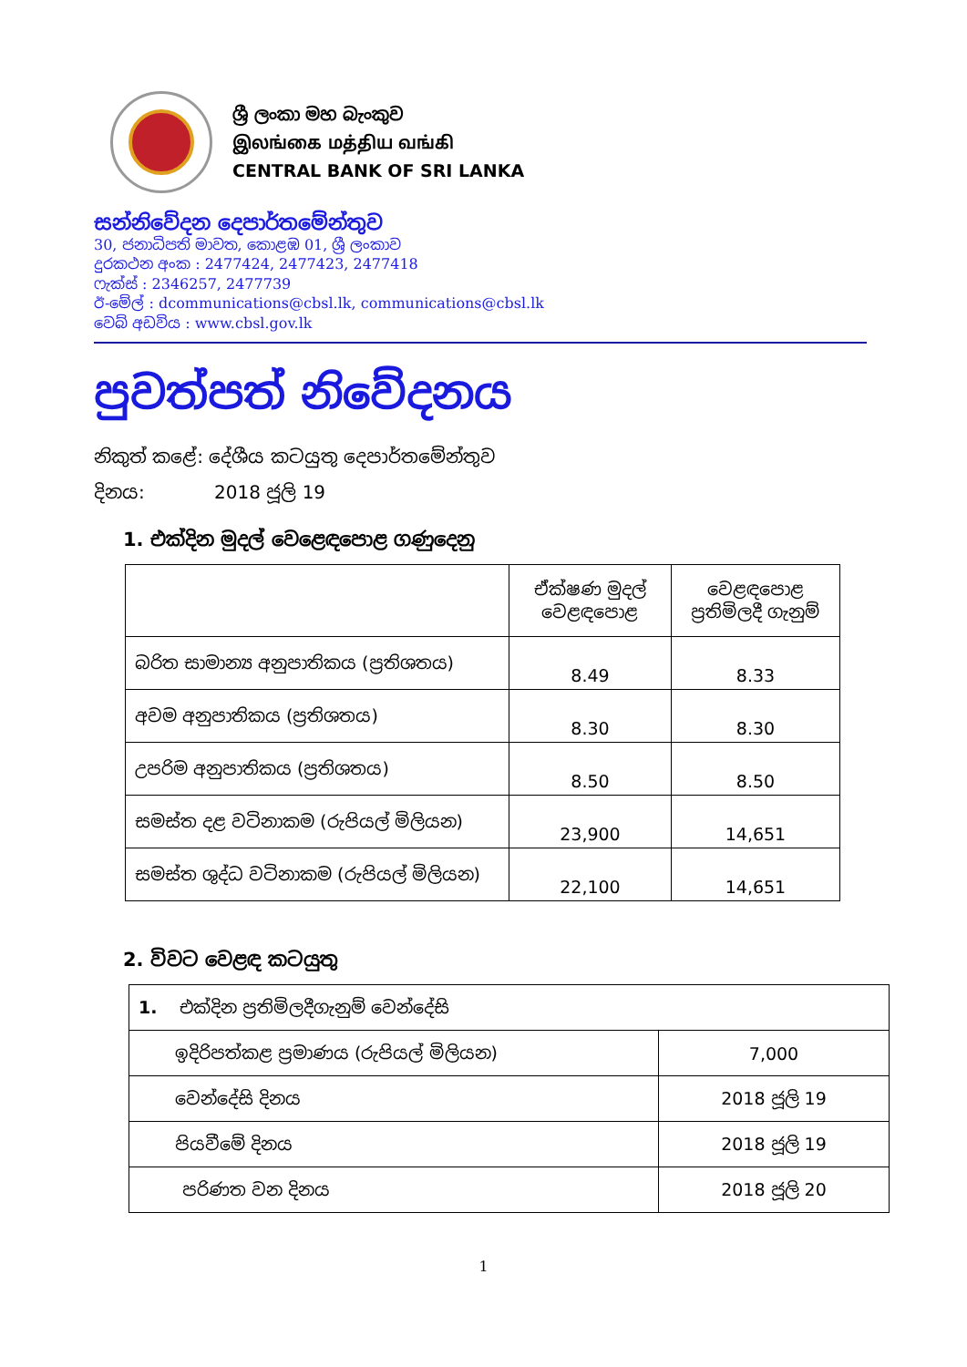ශ්‍රී ලංකා මහ බැංකුව
இலங்கை மத்திய வங்கி
CENTRAL BANK OF SRI LANKA
සන්නිවේදන දෙපාර්තමේන්තුව
30, ජනාධිපති මාවත, කොළඹ 01, ශ්‍රී ලංකාව
දුරකථන අංක : 2477424, 2477423, 2477418
ෆැක්ස් : 2346257, 2477739
ඊ-මේල් : dcommunications@cbsl.lk, communications@cbsl.lk
වෙබ් අඩවිය : www.cbsl.gov.lk
පුවත්පත් නිවේදනය
නිකුත් කළේ: දේශීය කටයුතු දෙපාර්තමේන්තුව
දිනය: 2018 ජූලි 19
1. එක්දින මුදල් වෙළෙඳපොළ ගණුදෙනු
| | ඒක්ෂණ මුදල් වෙළඳපොළ | වෙළඳපොළ ප්‍රතිමිලදී ගැනුම් |
| --- | --- | --- |
| බරිත සාමාන්‍ය අනුපාතිකය (ප්‍රතිශතය) | 8.49 | 8.33 |
| අවම අනුපාතිකය (ප්‍රතිශතය) | 8.30 | 8.30 |
| උපරිම අනුපාතිකය (ප්‍රතිශතය) | 8.50 | 8.50 |
| සමස්ත දළ වටිනාකම (රුපියල් මිලියන) | 23,900 | 14,651 |
| සමස්ත ශුද්ධ වටිනාකම (රුපියල් මිලියන) | 22,100 | 14,651 |
2. විවට වෙළඳ කටයුතු
| 1. එක්දින ප්‍රතිමිලදීගැනුම් වෙන්දේසි | |
| ඉදිරිපත්කළ ප්‍රමාණය (රුපියල් මිලියන) | 7,000 |
| වෙන්දේසි දිනය | 2018 ජූලි 19 |
| පියවීමේ දිනය | 2018 ජූලි 19 |
| පරිණත වන දිනය | 2018 ජූලි 20 |
1